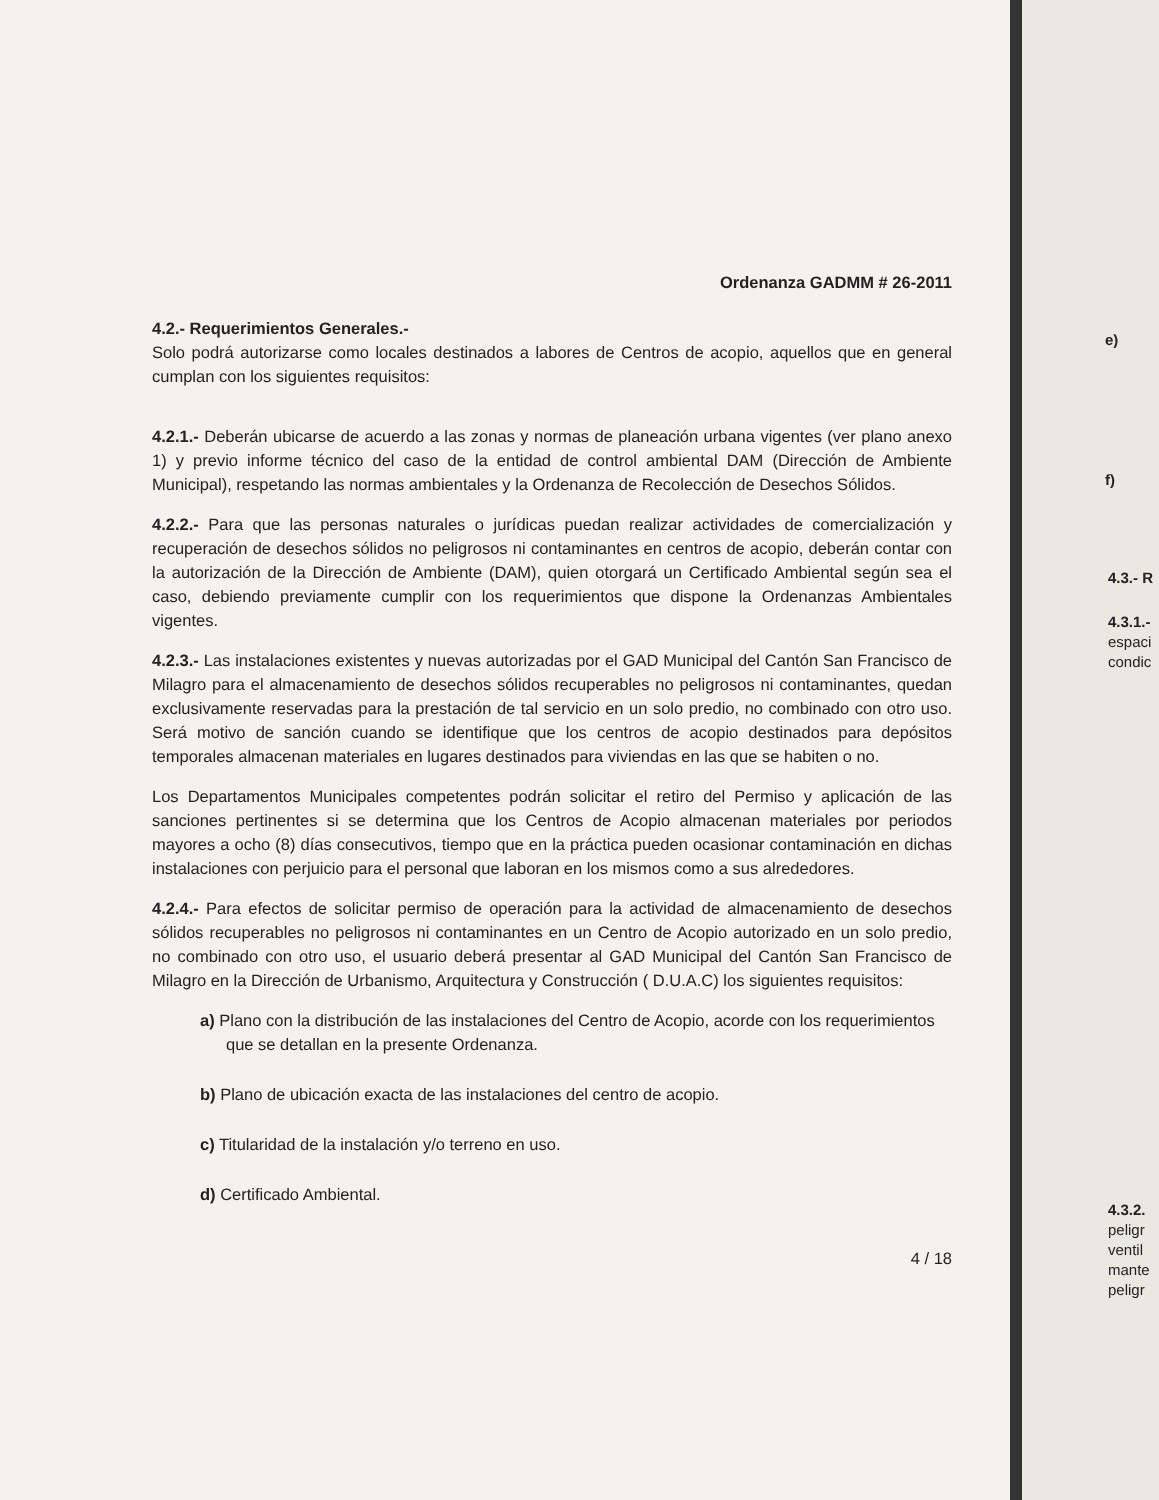Ordenanza GADMM # 26-2011
4.2.- Requerimientos Generales.-
Solo podrá autorizarse como locales destinados a labores de Centros de acopio, aquellos que en general cumplan con los siguientes requisitos:
4.2.1.- Deberán ubicarse de acuerdo a las zonas y normas de planeación urbana vigentes (ver plano anexo 1) y previo informe técnico del caso de la entidad de control ambiental DAM (Dirección de Ambiente Municipal), respetando las normas ambientales y la Ordenanza de Recolección de Desechos Sólidos.
4.2.2.- Para que las personas naturales o jurídicas puedan realizar actividades de comercialización y recuperación de desechos sólidos no peligrosos ni contaminantes en centros de acopio, deberán contar con la autorización de la Dirección de Ambiente (DAM), quien otorgará un Certificado Ambiental según sea el caso, debiendo previamente cumplir con los requerimientos que dispone la Ordenanzas Ambientales vigentes.
4.2.3.- Las instalaciones existentes y nuevas autorizadas por el GAD Municipal del Cantón San Francisco de Milagro para el almacenamiento de desechos sólidos recuperables no peligrosos ni contaminantes, quedan exclusivamente reservadas para la prestación de tal servicio en un solo predio, no combinado con otro uso. Será motivo de sanción cuando se identifique que los centros de acopio destinados para depósitos temporales almacenan materiales en lugares destinados para viviendas en las que se habiten o no.
Los Departamentos Municipales competentes podrán solicitar el retiro del Permiso y aplicación de las sanciones pertinentes si se determina que los Centros de Acopio almacenan materiales por periodos mayores a ocho (8) días consecutivos, tiempo que en la práctica pueden ocasionar contaminación en dichas instalaciones con perjuicio para el personal que laboran en los mismos como a sus alrededores.
4.2.4.- Para efectos de solicitar permiso de operación para la actividad de almacenamiento de desechos sólidos recuperables no peligrosos ni contaminantes en un Centro de Acopio autorizado en un solo predio, no combinado con otro uso, el usuario deberá presentar al GAD Municipal del Cantón San Francisco de Milagro en la Dirección de Urbanismo, Arquitectura y Construcción ( D.U.A.C) los siguientes requisitos:
a) Plano con la distribución de las instalaciones del Centro de Acopio, acorde con los requerimientos que se detallan en la presente Ordenanza.
b) Plano de ubicación exacta de las instalaciones del centro de acopio.
c) Titularidad de la instalación y/o terreno en uso.
d) Certificado Ambiental.
4 / 18
e)
f)
4.3.- R
4.3.1.-
espaci
condic
4.3.2.
peligr
ventil
mante
peligr